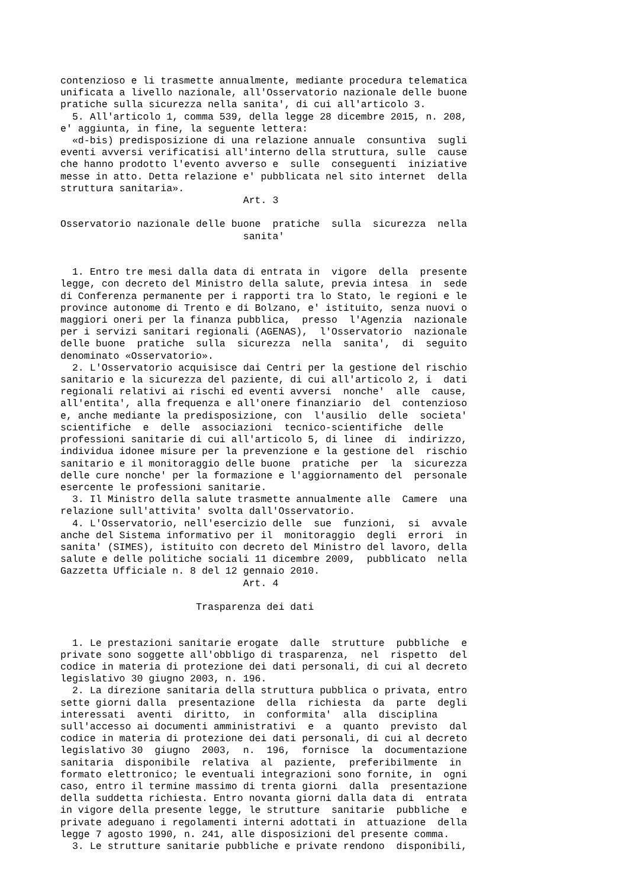contenzioso e li trasmette annualmente, mediante procedura telematica
unificata a livello nazionale, all'Osservatorio nazionale delle buone
pratiche sulla sicurezza nella sanita', di cui all'articolo 3.
  5. All'articolo 1, comma 539, della legge 28 dicembre 2015, n. 208,
e' aggiunta, in fine, la seguente lettera:
  «d-bis) predisposizione di una relazione annuale  consuntiva  sugli
eventi avversi verificatisi all'interno della struttura, sulle  cause
che hanno prodotto l'evento avverso e  sulle  conseguenti  iniziative
messe in atto. Detta relazione e' pubblicata nel sito internet  della
struttura sanitaria».
                               Art. 3

Osservatorio nazionale delle buone  pratiche  sulla  sicurezza  nella
                               sanita'


  1. Entro tre mesi dalla data di entrata in  vigore  della  presente
legge, con decreto del Ministro della salute, previa intesa  in  sede
di Conferenza permanente per i rapporti tra lo Stato, le regioni e le
province autonome di Trento e di Bolzano, e' istituito, senza nuovi o
maggiori oneri per la finanza pubblica,  presso  l'Agenzia  nazionale
per i servizi sanitari regionali (AGENAS),  l'Osservatorio  nazionale
delle buone  pratiche  sulla  sicurezza  nella  sanita',  di  seguito
denominato «Osservatorio».
  2. L'Osservatorio acquisisce dai Centri per la gestione del rischio
sanitario e la sicurezza del paziente, di cui all'articolo 2, i  dati
regionali relativi ai rischi ed eventi avversi  nonche'  alle  cause,
all'entita', alla frequenza e all'onere finanziario  del  contenzioso
e, anche mediante la predisposizione, con  l'ausilio  delle  societa'
scientifiche  e  delle  associazioni  tecnico-scientifiche  delle
professioni sanitarie di cui all'articolo 5, di linee  di  indirizzo,
individua idonee misure per la prevenzione e la gestione del  rischio
sanitario e il monitoraggio delle buone  pratiche  per  la  sicurezza
delle cure nonche' per la formazione e l'aggiornamento del  personale
esercente le professioni sanitarie.
  3. Il Ministro della salute trasmette annualmente alle  Camere  una
relazione sull'attivita' svolta dall'Osservatorio.
  4. L'Osservatorio, nell'esercizio delle  sue  funzioni,  si  avvale
anche del Sistema informativo per il  monitoraggio  degli  errori  in
sanita' (SIMES), istituito con decreto del Ministro del lavoro, della
salute e delle politiche sociali 11 dicembre 2009,  pubblicato  nella
Gazzetta Ufficiale n. 8 del 12 gennaio 2010.
                               Art. 4

                       Trasparenza dei dati


  1. Le prestazioni sanitarie erogate  dalle  strutture  pubbliche  e
private sono soggette all'obbligo di trasparenza,  nel  rispetto  del
codice in materia di protezione dei dati personali, di cui al decreto
legislativo 30 giugno 2003, n. 196.
  2. La direzione sanitaria della struttura pubblica o privata, entro
sette giorni dalla  presentazione  della  richiesta  da  parte  degli
interessati  aventi  diritto,  in  conformita'  alla  disciplina
sull'accesso ai documenti amministrativi  e  a  quanto  previsto  dal
codice in materia di protezione dei dati personali, di cui al decreto
legislativo 30  giugno  2003,  n.  196,  fornisce  la  documentazione
sanitaria  disponibile  relativa  al  paziente,  preferibilmente  in
formato elettronico; le eventuali integrazioni sono fornite, in  ogni
caso, entro il termine massimo di trenta giorni  dalla  presentazione
della suddetta richiesta. Entro novanta giorni dalla data di  entrata
in vigore della presente legge, le strutture  sanitarie  pubbliche  e
private adeguano i regolamenti interni adottati in  attuazione  della
legge 7 agosto 1990, n. 241, alle disposizioni del presente comma.
  3. Le strutture sanitarie pubbliche e private rendono  disponibili,